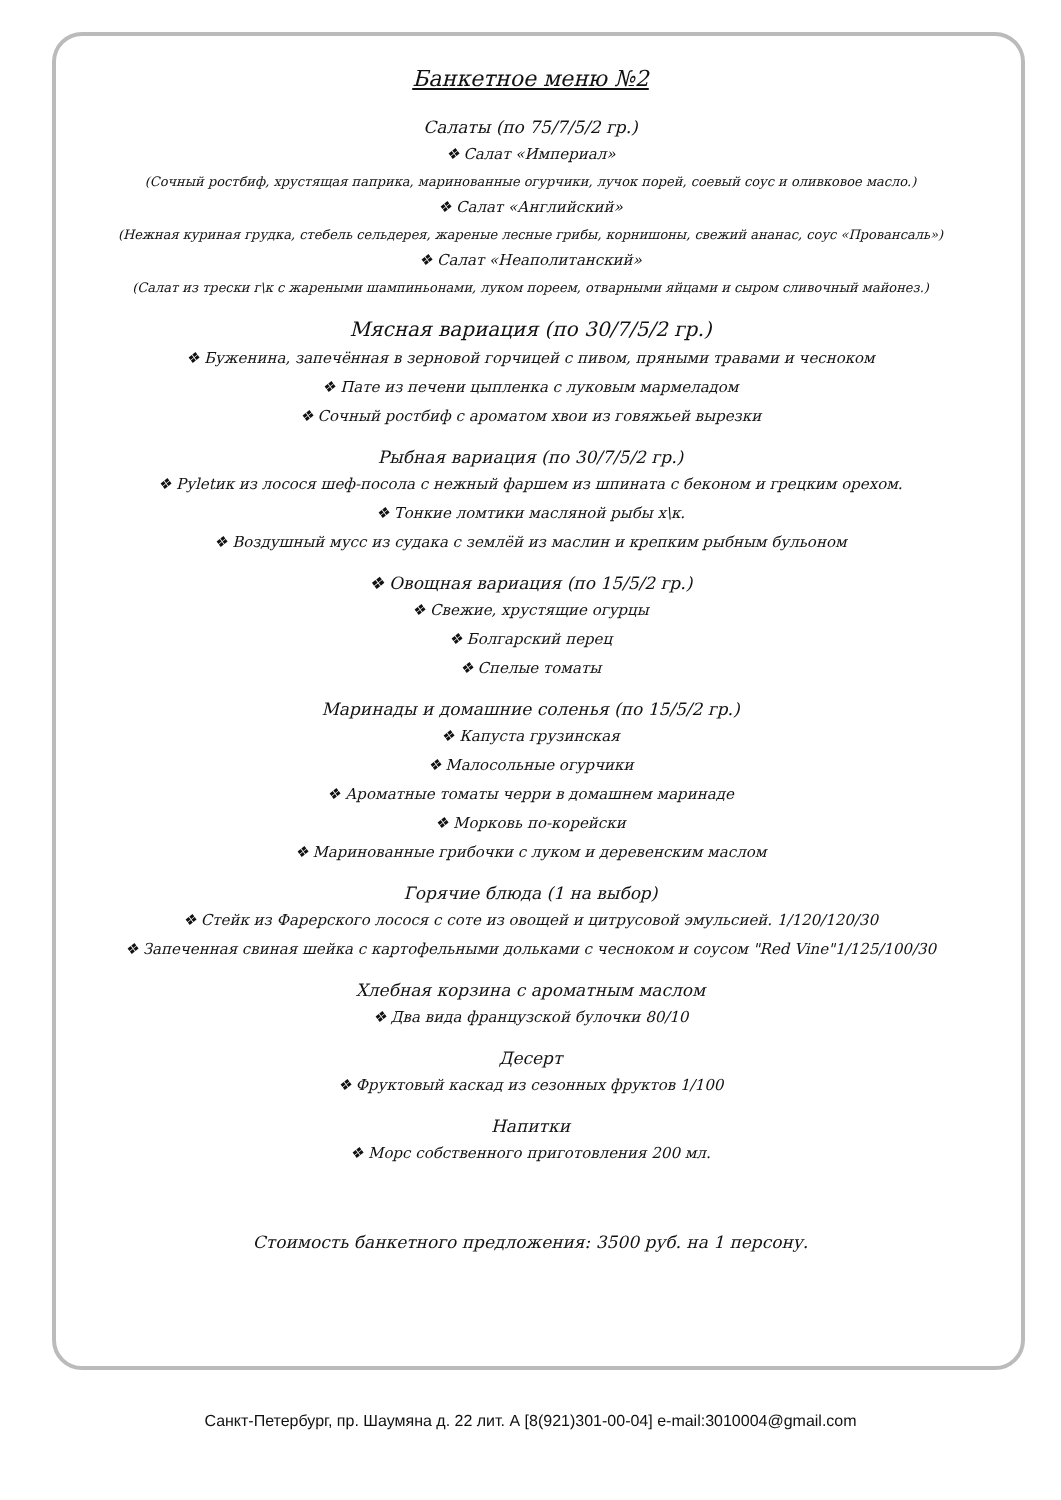Банкетное меню №2
Салаты (по 75/7/5/2 гр.)
❖ Салат «Империал»
(Сочный ростбиф, хрустящая паприка, маринованные огурчики, лучок порей, соевый соус и оливковое масло.)
❖ Салат «Английский»
(Нежная куриная грудка, стебель сельдерея, жареные лесные грибы, корнишоны, свежий ананас, соус «Провансаль»)
❖ Салат «Неаполитанский»
(Салат из трески г\к с жареными шампиньонами, луком пореем, отварными яйцами и сыром сливочный майонез.)
Мясная вариация (по 30/7/5/2 гр.)
❖ Буженина, запечённая в зерновой горчицей с пивом, пряными травами и чесноком
❖ Пате из печени цыпленка с луковым мармеладом
❖ Сочный ростбиф с ароматом хвои из говяжьей вырезки
Рыбная вариация (по 30/7/5/2 гр.)
❖ Руletик из лосося шеф-посола с нежный фаршем из шпината с беконом и грецким орехом.
❖ Тонкие ломтики масляной рыбы х\к.
❖ Воздушный мусс из судака с землёй из маслин и крепким рыбным бульоном
❖ Овощная вариация (по 15/5/2 гр.)
❖ Свежие, хрустящие огурцы
❖ Болгарский перец
❖ Спелые томаты
Маринады и домашние соленья (по 15/5/2 гр.)
❖ Капуста грузинская
❖ Малосольные огурчики
❖ Ароматные томаты черри в домашнем маринаде
❖ Морковь по-корейски
❖ Маринованные грибочки с луком и деревенским маслом
Горячие блюда (1 на выбор)
❖ Стейк из Фарерского лосося с соте из овощей и цитрусовой эмульсией. 1/120/120/30
❖ Запеченная свиная шейка с картофельными дольками с чесноком и соусом "Red Vine"1/125/100/30
Хлебная корзина с ароматным маслом
❖ Два вида французской булочки 80/10
Десерт
❖ Фруктовый каскад из сезонных фруктов 1/100
Напитки
❖ Морс собственного приготовления 200 мл.
Стоимость банкетного предложения: 3500 руб. на 1 персону.
Санкт-Петербург, пр. Шаумяна д. 22 лит. А [8(921)301-00-04] e-mail:3010004@gmail.com